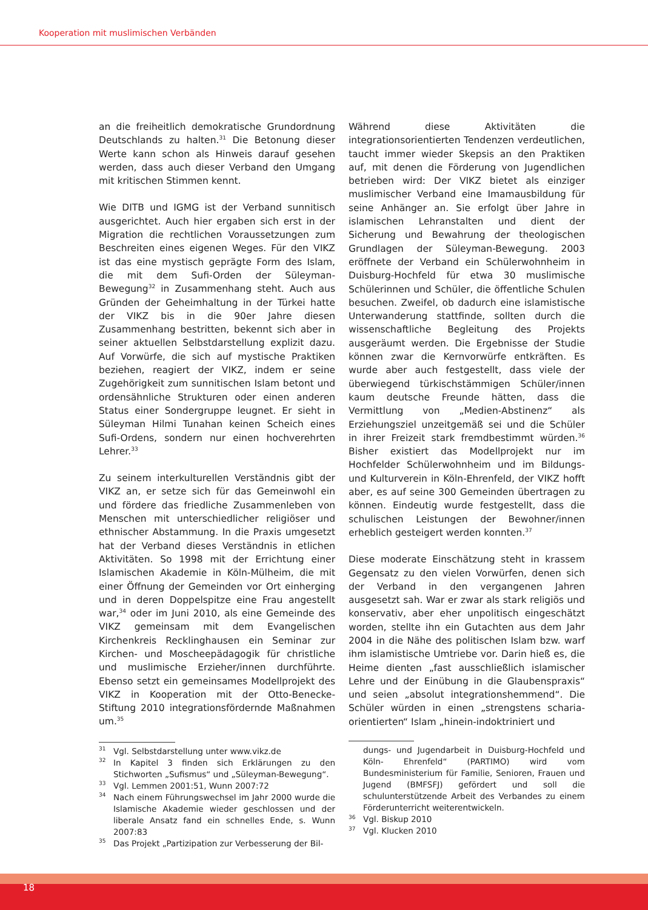Kooperation mit muslimischen Verbänden
an die freiheitlich demokratische Grundordnung Deutschlands zu halten.<sup>31</sup> Die Betonung dieser Werte kann schon als Hinweis darauf gesehen werden, dass auch dieser Verband den Umgang mit kritischen Stimmen kennt.
Wie DITB und IGMG ist der Verband sunnitisch ausgerichtet. Auch hier ergaben sich erst in der Migration die rechtlichen Voraussetzungen zum Beschreiten eines eigenen Weges. Für den VIKZ ist das eine mystisch geprägte Form des Islam, die mit dem Sufi-Orden der Süleyman-Bewegung<sup>32</sup> in Zusammenhang steht. Auch aus Gründen der Geheimhaltung in der Türkei hatte der VIKZ bis in die 90er Jahre diesen Zusammenhang bestritten, bekennt sich aber in seiner aktuellen Selbstdarstellung explizit dazu. Auf Vorwürfe, die sich auf mystische Praktiken beziehen, reagiert der VIKZ, indem er seine Zugehörigkeit zum sunnitischen Islam betont und ordensähnliche Strukturen oder einen anderen Status einer Sondergruppe leugnet. Er sieht in Süleyman Hilmi Tunahan keinen Scheich eines Sufi-Ordens, sondern nur einen hochverehrten Lehrer.<sup>33</sup>
Zu seinem interkulturellen Verständnis gibt der VIKZ an, er setze sich für das Gemeinwohl ein und fördere das friedliche Zusammenleben von Menschen mit unterschiedlicher religiöser und ethnischer Abstammung. In die Praxis umgesetzt hat der Verband dieses Verständnis in etlichen Aktivitäten. So 1998 mit der Errichtung einer Islamischen Akademie in Köln-Mülheim, die mit einer Öffnung der Gemeinden vor Ort einherging und in deren Doppelspitze eine Frau angestellt war,<sup>34</sup> oder im Juni 2010, als eine Gemeinde des VIKZ gemeinsam mit dem Evangelischen Kirchenkreis Recklinghausen ein Seminar zur Kirchen- und Moscheepädagogik für christliche und muslimische Erzieher/innen durchführte. Ebenso setzt ein gemeinsames Modellprojekt des VIKZ in Kooperation mit der Otto-Benecke-Stiftung 2010 integrationsfördernde Maßnahmen um.<sup>35</sup>
<sup>31</sup> Vgl. Selbstdarstellung unter www.vikz.de
<sup>32</sup> In Kapitel 3 finden sich Erklärungen zu den Stichworten „Sufismus“ und „Süleyman-Bewegung“.
<sup>33</sup> Vgl. Lemmen 2001:51, Wunn 2007:72
<sup>34</sup> Nach einem Führungswechsel im Jahr 2000 wurde die Islamische Akademie wieder geschlossen und der liberale Ansatz fand ein schnelles Ende, s. Wunn 2007:83
<sup>35</sup> Das Projekt „Partizipation zur Verbesserung der Bil-
Während diese Aktivitäten die integrationsorientierten Tendenzen verdeutlichen, taucht immer wieder Skepsis an den Praktiken auf, mit denen die Förderung von Jugendlichen betrieben wird: Der VIKZ bietet als einziger muslimischer Verband eine Imamausbildung für seine Anhänger an. Sie erfolgt über Jahre in islamischen Lehranstalten und dient der Sicherung und Bewahrung der theologischen Grundlagen der Süleyman-Bewegung. 2003 eröffnete der Verband ein Schülerwohnheim in Duisburg-Hochfeld für etwa 30 muslimische Schülerinnen und Schüler, die öffentliche Schulen besuchen. Zweifel, ob dadurch eine islamistische Unterwanderung stattfinde, sollten durch die wissenschaftliche Begleitung des Projekts ausgeräumt werden. Die Ergebnisse der Studie können zwar die Kernvorwürfe entkräften. Es wurde aber auch festgestellt, dass viele der überwiegend türkischstämmigen Schüler/innen kaum deutsche Freunde hätten, dass die Vermittlung von „Medien-Abstinenz“ als Erziehungsziel unzeitgemäß sei und die Schüler in ihrer Freizeit stark fremdbestimmt würden.<sup>36</sup> Bisher existiert das Modellprojekt nur im Hochfelder Schülerwohnheim und im Bildungs- und Kulturverein in Köln-Ehrenfeld, der VIKZ hofft aber, es auf seine 300 Gemeinden übertragen zu können. Eindeutig wurde festgestellt, dass die schulischen Leistungen der Bewohner/innen erheblich gesteigert werden konnten.<sup>37</sup>
Diese moderate Einschätzung steht in krassem Gegensatz zu den vielen Vorwürfen, denen sich der Verband in den vergangenen Jahren ausgesetzt sah. War er zwar als stark religiös und konservativ, aber eher unpolitisch eingeschätzt worden, stellte ihn ein Gutachten aus dem Jahr 2004 in die Nähe des politischen Islam bzw. warf ihm islamistische Umtriebe vor. Darin hieß es, die Heime dienten „fast ausschließlich islamischer Lehre und der Einübung in die Glaubenspraxis“ und seien „absolut integrationshemmend“. Die Schüler würden in einen „strengstens scharia-orientierten“ Islam „hinein-indoktriniert und
dungs- und Jugendarbeit in Duisburg-Hochfeld und Köln- Ehrenfeld“ (PARTIMO) wird vom Bundesministerium für Familie, Senioren, Frauen und Jugend (BMFSFJ) gefördert und soll die schulunterstützende Arbeit des Verbandes zu einem Förderunterricht weiterentwickeln.
<sup>36</sup> Vgl. Biskup 2010
<sup>37</sup> Vgl. Klucken 2010
18